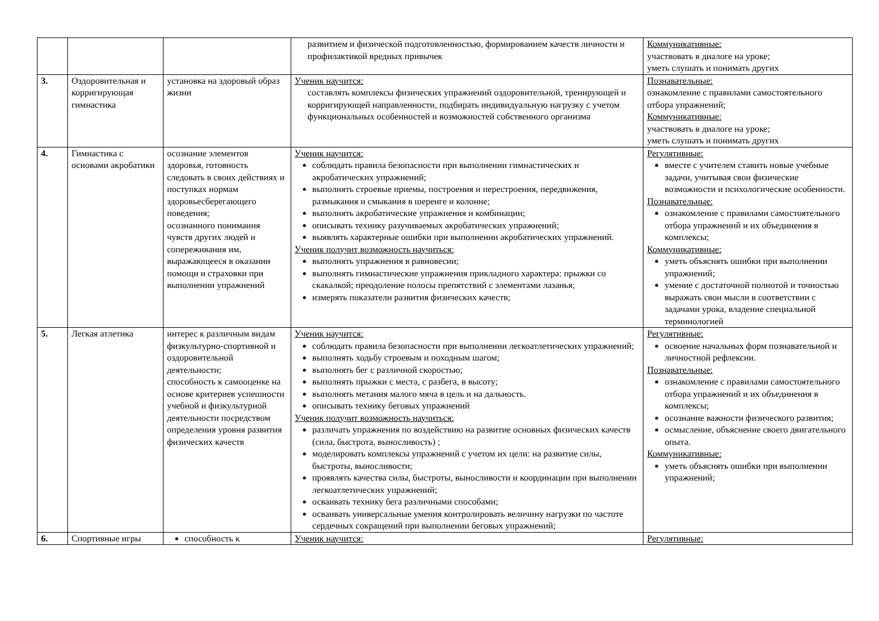| | | | развитием и физической подготовленностью, формированием качеств личности и профилактикой вредных привычек | Коммуникативные: участвовать в диалоге на уроке; уметь слушать и понимать других |
| 3. | Оздоровительная и корригирующая гимнастика | установка на здоровый образ жизни | Ученик научится: составлять комплексы физических упражнений оздоровительной, тренирующей и корригирующей направленности, подбирать индивидуальную нагрузку с учетом функциональных особенностей и возможностей собственного организма | Познавательные: ознакомление с правилами самостоятельного отбора упражнений; Коммуникативные: участвовать в диалоге на уроке; уметь слушать и понимать других |
| 4. | Гимнастика с основами акробатики | осознание элементов здоровья, готовность следовать в своих действиях и поступках нормам здоровьесберегающего поведения; осознанного понимания чувств других людей и сопереживания им, выражающееся в оказании помощи и страховки при выполнении упражнений | Ученик научится: соблюдать правила безопасности при выполнении гимнастических и акробатических упражнений; выполнять строевые приемы, построения и перестроения, передвижения, размыкания и смыкания в шеренге и колонне; выполнять акробатические упражнения и комбинации; описывать технику разучиваемых акробатических упражнений; выявлять характерные ошибки при выполнении акробатических упражнений. Ученик получит возможность научиться: выполнять упражнения в равновесии; выполнять гимнастические упражнения прикладного характера: прыжки со скакалкой; преодоление полосы препятствий с элементами лазанья; измерять показатели развития физических качеств; | Регулятивные: вместе с учителем ставить новые учебные задачи, учитывая свои физические возможности и психологические особенности. Познавательные: ознакомление с правилами самостоятельного отбора упражнений и их объединения в комплексы; Коммуникативные: уметь объяснять ошибки при выполнении упражнений; умение с достаточной полнотой и точностью выражать свои мысли в соответствии с задачами урока, владение специальной терминологией |
| 5. | Легкая атлетика | интерес к различным видам физкультурно-спортивной и оздоровительной деятельности; способность к самооценке на основе критериев успешности учебной и физкультурной деятельности посредством определения уровня развития физических качеств | Ученик научится: соблюдать правила безопасности при выполнении легкоатлетических упражнений; выполнять ходьбу строевым и походным шагом; выполнять бег с различной скоростью; выполнять прыжки с места, с разбега, в высоту; выполнять метания малого мяча в цель и на дальность. описывать технику беговых упражнений Ученик получит возможность научиться: различать упражнения по воздействию на развитие основных физических качеств (сила, быстрота, выносливость) ; моделировать комплексы упражнений с учетом их цели: на развитие силы, быстроты, выносливости; проявлять качества силы, быстроты, выносливости и координации при выполнении легкоатлетических упражнений; осваивать технику бега различными способами; осваивать универсальные умения контролировать величину нагрузки по частоте сердечных сокращений при выполнении беговых упражнений; | Регулятивные: освоение начальных форм познавательной и личностной рефлексии. Познавательные: ознакомление с правилами самостоятельного отбора упражнений и их объединения в комплексы; осознание важности физического развития; осмысление, объяснение своего двигательного опыта. Коммуникативные: уметь объяснять ошибки при выполнении упражнений; |
| 6. | Спортивные игры | способность к | Ученик научится: | Регулятивные: |